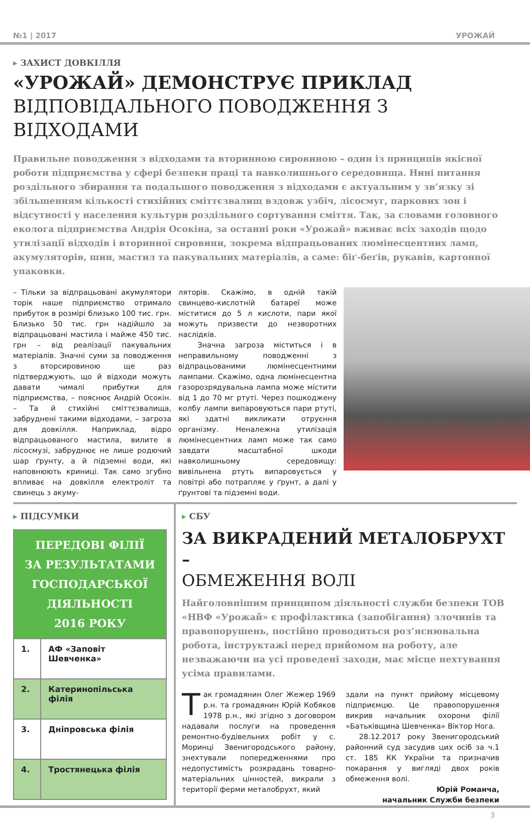№1 | 2017 УРОЖАЙ
▸ ЗАХИСТ ДОВКІЛЛЯ
«УРОЖАЙ» ДЕМОНСТРУЄ ПРИКЛАД
ВІДПОВІДАЛЬНОГО ПОВОДЖЕННЯ З ВІДХОДАМИ
Правильне поводження з відходами та вторинною сировиною – один із принципів якісної роботи підприємства у сфері безпеки праці та навколишнього середовища. Нині питання роздільного збирання та подальшого поводження з відходами є актуальним у зв’язку зі збільшенням кількості стихійних сміттєзвалищ вздовж узбіч, лісосмуг, паркових зон і відсутності у населення культури роздільного сортування сміття. Так, за словами головного еколога підприємства Андрія Осокіна, за останні роки «Урожай» вживає всіх заходів щодо утилізації відходів і вторинної сировини, зокрема відпрацьованих люмінесцентних ламп, акумуляторів, шин, мастил та пакувальних матеріалів, а саме: біґ-беґів, рукавів, картонної упаковки.
– Тільки за відпрацьовані акумулятори торік наше підприємство отримало прибуток в розмірі близько 100 тис. грн. Близько 50 тис. грн надійшло за відпрацьовані мастила і майже 450 тис. грн – від реалізації пакувальних матеріалів. Значні суми за поводження з вторсировиною ще раз підтверджують, що й відходи можуть давати чималі прибутки для підприємства, – пояснює Андрій Осокін. – Та й стихійні сміттєзвалища, забруднені такими відходами, – загроза для довкілля. Наприклад, відро відпрацьованого мастила, вилите в лісосмузі, забруднює не лише родючий шар ґрунту, а й підземні води, які наповнюють криниці. Так само згубно впливає на довкілля електроліт та свинець з акуму-
ляторів. Скажімо, в одній такій свинцево-кислотній батареї може міститися до 5 л кислоти, пари якої можуть призвести до незворотних наслідків.
Значна загроза міститься і в неправильному поводженні з відпрацьованими люмінесцентними лампами. Скажімо, одна люмінесцентна газорозрядувальна лампа може містити від 1 до 70 мг ртуті. Через пошкоджену колбу лампи випаровуються пари ртуті, які здатні викликати отруєння організму. Неналежна утилізація люмінесцентних ламп може так само завдати масштабної шкоди навколишньому середовищу: вивільнена ртуть випаровується у повітрі або потрапляє у ґрунт, а далі у ґрунтові та підземні води.
▸ ПІДСУМКИ
| ПЕРЕДОВІ ФІЛІЇ ЗА РЕЗУЛЬТАТАМИ ГОСПОДАРСЬКОЇ ДІЯЛЬНОСТІ 2016 РОКУ | |
| --- | --- |
| 1. | АФ «Заповіт Шевченка» |
| 2. | Катеринопільська філія |
| 3. | Дніпровська філія |
| 4. | Тростянецька філія |
▸ СБУ
ЗА ВИКРАДЕНИЙ МЕТАЛОБРУХТ –
ОБМЕЖЕННЯ ВОЛІ
Найголовнішим принципом діяльності служби безпеки ТОВ «НВФ «Урожай» є профілактика (запобігання) злочинів та правопорушень, постійно проводиться роз’яснювальна робота, інструктажі перед прийомом на роботу, але незважаючи на усі проведені заходи, має місце нехтування усіма правилами.
Так громадянин Олег Жежер 1969 р.н. та громадянин Юрій Кобяков 1978 р.н., які згідно з договором надавали послуги на проведення ремонтно-будівельних робіт у с. Моринці Звенигородського району, знехтували попередженнями про недопустимість розкрадань товарно-матеріальних цінностей, викрали з території ферми металобрухт, який
здали на пункт прийому місцевому підприємцю. Це правопорушення викрив начальник охорони філії «Батьківщина Шевченка» Віктор Нога.
28.12.2017 року Звенигородський районний суд засудив цих осіб за ч.1 ст. 185 КК України та призначив покарання у вигляді двох років обмеження волі.
Юрій Романча,
начальник Служби безпеки
3